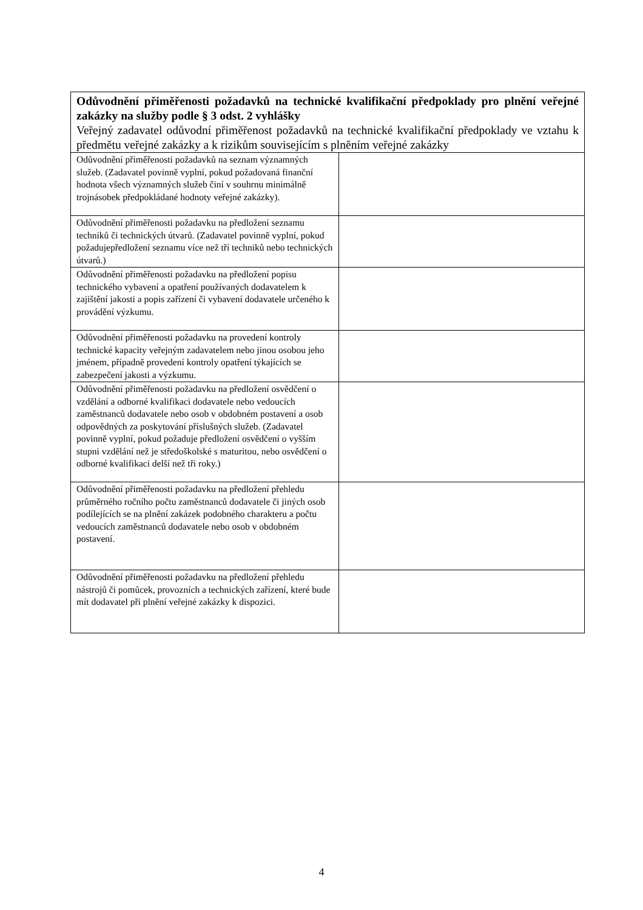| Odůvodnění přiměřenosti požadavků na technické kvalifikační předpoklady pro plnění veřejné zakázky na služby podle § 3 odst. 2 vyhlášky Veřejný zadavatel odůvodní přiměřenost požadavků na technické kvalifikační předpoklady ve vztahu k předmětu veřejné zakázky a k rizikům souvisejícím s plněním veřejné zakázky | |
| Odůvodnění přiměřenosti požadavků na seznam významných služeb. (Zadavatel povinně vyplní, pokud požadovaná finanční hodnota všech významných služeb činí v souhrnu minimálně trojnásobek předpokládané hodnoty veřejné zakázky). | |
| Odůvodnění přiměřenosti požadavku na předložení seznamu techniků či technických útvarů. (Zadavatel povinně vyplní, pokud požadujepředložení seznamu více než tří techniků nebo technických útvarů.) | |
| Odůvodnění přiměřenosti požadavku na předložení popisu technického vybavení a opatření používaných dodavatelem k zajištění jakosti a popis zařízení či vybavení dodavatele určeného k provádění výzkumu. | |
| Odůvodnění přiměřenosti požadavku na provedení kontroly technické kapacity veřejným zadavatelem nebo jinou osobou jeho jménem, případně provedení kontroly opatření týkajících se zabezpečení jakosti a výzkumu. | |
| Odůvodnění přiměřenosti požadavku na předložení osvědčení o vzdělání a odborné kvalifikaci dodavatele nebo vedoucích zaměstnanců dodavatele nebo osob v obdobném postavení a osob odpovědných za poskytování příslušných služeb. (Zadavatel povinně vyplní, pokud požaduje předložení osvědčení o vyšším stupni vzdělání než je středoškolské s maturitou, nebo osvědčení o odborné kvalifikaci delší než tři roky.) | |
| Odůvodnění přiměřenosti požadavku na předložení přehledu průměrného ročního počtu zaměstnanců dodavatele či jiných osob podílejících se na plnění zakázek podobného charakteru a počtu vedoucích zaměstnanců dodavatele nebo osob v obdobném postavení. | |
| Odůvodnění přiměřenosti požadavku na předložení přehledu nástrojů či pomůcek, provozních a technických zařízení, které bude mít dodavatel při plnění veřejné zakázky k dispozici. | |
4